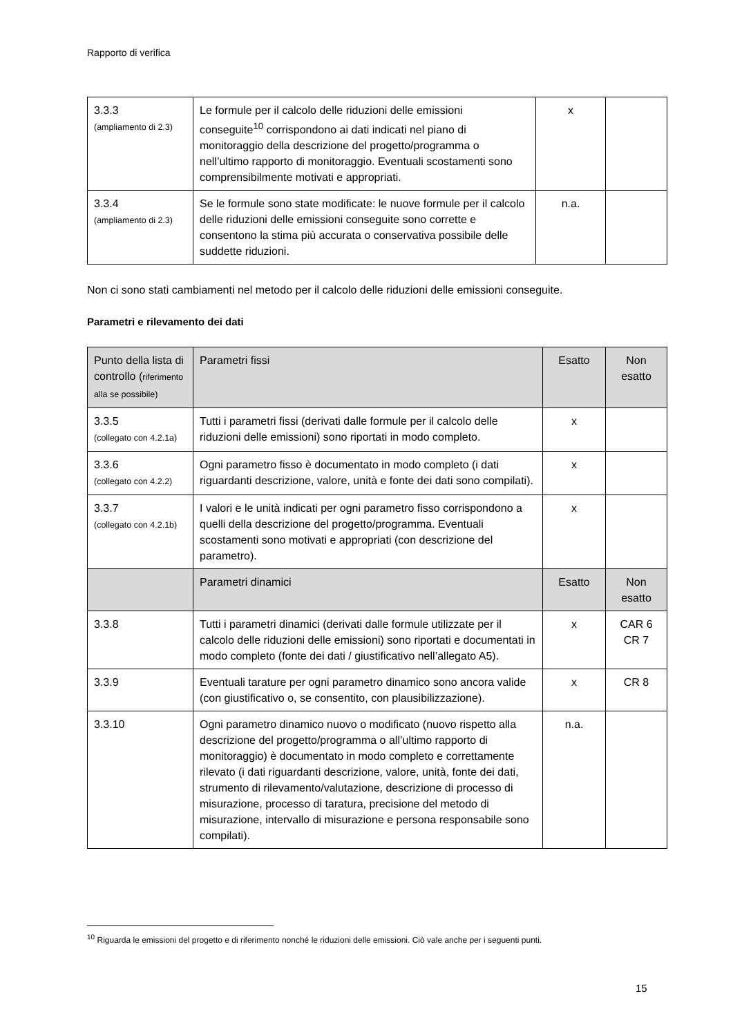Rapporto di verifica
| 3.3.3 (ampliamento di 2.3) | Le formule per il calcolo delle riduzioni delle emissioni conseguite<sup>10</sup> corrispondono ai dati indicati nel piano di monitoraggio della descrizione del progetto/programma o nell’ultimo rapporto di monitoraggio. Eventuali scostamenti sono comprensibilmente motivati e appropriati. | x | |
| 3.3.4 (ampliamento di 2.3) | Se le formule sono state modificate: le nuove formule per il calcolo delle riduzioni delle emissioni conseguite sono corrette e consentono la stima più accurata o conservativa possibile delle suddette riduzioni. | n.a. | |
Non ci sono stati cambiamenti nel metodo per il calcolo delle riduzioni delle emissioni conseguite.
Parametri e rilevamento dei dati
| Punto della lista di controllo ( riferimento alla se possibile) | Parametri fissi | Esatto | Non esatto |
| 3.3.5 (collegato con 4.2.1a) | Tutti i parametri fissi (derivati dalle formule per il calcolo delle riduzioni delle emissioni) sono riportati in modo completo. | x | |
| 3.3.6 (collegato con 4.2.2) | Ogni parametro fisso è documentato in modo completo (i dati riguardanti descrizione, valore, unità e fonte dei dati sono compilati). | x | |
| 3.3.7 (collegato con 4.2.1b) | I valori e le unità indicati per ogni parametro fisso corrispondono a quelli della descrizione del progetto/programma. Eventuali scostamenti sono motivati e appropriati (con descrizione del parametro). | x | |
| | Parametri dinamici | Esatto | Non esatto |
| 3.3.8 | Tutti i parametri dinamici (derivati dalle formule utilizzate per il calcolo delle riduzioni delle emissioni) sono riportati e documentati in modo completo (fonte dei dati / giustificativo nell’allegato A5). | x | CAR 6 CR 7 |
| 3.3.9 | Eventuali tarature per ogni parametro dinamico sono ancora valide (con giustificativo o, se consentito, con plausibilizzazione). | x | CR 8 |
| 3.3.10 | Ogni parametro dinamico nuovo o modificato (nuovo rispetto alla descrizione del progetto/programma o all’ultimo rapporto di monitoraggio) è documentato in modo completo e correttamente rilevato (i dati riguardanti descrizione, valore, unità, fonte dei dati, strumento di rilevamento/valutazione, descrizione di processo di misurazione, processo di taratura, precisione del metodo di misurazione, intervallo di misurazione e persona responsabile sono compilati). | n.a. | |
<sup>10</sup> Riguarda le emissioni del progetto e di riferimento nonché le riduzioni delle emissioni. Ciò vale anche per i seguenti punti.
15